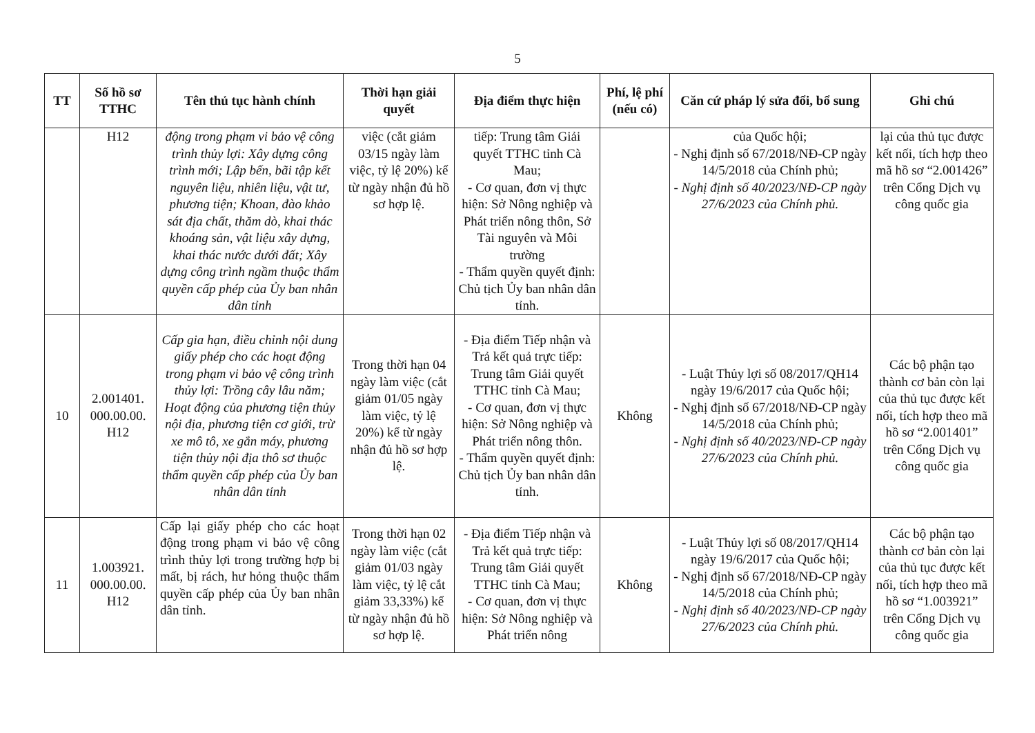5
| TT | Số hồ sơ TTHC | Tên thủ tục hành chính | Thời hạn giải quyết | Địa điểm thực hiện | Phí, lệ phí (nếu có) | Căn cứ pháp lý sửa đổi, bổ sung | Ghi chú |
| --- | --- | --- | --- | --- | --- | --- | --- |
| | H12 | động trong phạm vi bảo vệ công trình thủy lợi: Xây dựng công trình mới; Lập bến, bãi tập kết nguyên liệu, nhiên liệu, vật tư, phương tiện; Khoan, đào khảo sát địa chất, thăm dò, khai thác khoáng sản, vật liệu xây dựng, khai thác nước dưới đất; Xây dựng công trình ngầm thuộc thẩm quyền cấp phép của Ủy ban nhân dân tỉnh | việc (cắt giảm 03/15 ngày làm việc, tỷ lệ 20%) kể từ ngày nhận đủ hồ sơ hợp lệ. | tiếp: Trung tâm Giải quyết TTHC tỉnh Cà Mau; - Cơ quan, đơn vị thực hiện: Sở Nông nghiệp và Phát triển nông thôn, Sở Tài nguyên và Môi trường - Thẩm quyền quyết định: Chủ tịch Ủy ban nhân dân tỉnh. | | của Quốc hội; - Nghị định số 67/2018/NĐ-CP ngày 14/5/2018 của Chính phủ; - Nghị định số 40/2023/NĐ-CP ngày 27/6/2023 của Chính phủ. | lại của thủ tục được kết nối, tích hợp theo mã hồ sơ “2.001426” trên Cổng Dịch vụ công quốc gia |
| 10 | 2.001401. 000.00.00. H12 | Cấp gia hạn, điều chỉnh nội dung giấy phép cho các hoạt động trong phạm vi bảo vệ công trình thủy lợi: Trồng cây lâu năm; Hoạt động của phương tiện thủy nội địa, phương tiện cơ giới, trừ xe mô tô, xe gắn máy, phương tiện thủy nội địa thô sơ thuộc thẩm quyền cấp phép của Ủy ban nhân dân tỉnh | Trong thời hạn 04 ngày làm việc (cắt giảm 01/05 ngày làm việc, tỷ lệ 20%) kể từ ngày nhận đủ hồ sơ hợp lệ. | - Địa điểm Tiếp nhận và Trả kết quả trực tiếp: Trung tâm Giải quyết TTHC tỉnh Cà Mau; - Cơ quan, đơn vị thực hiện: Sở Nông nghiệp và Phát triển nông thôn. - Thẩm quyền quyết định: Chủ tịch Ủy ban nhân dân tỉnh. | Không | - Luật Thủy lợi số 08/2017/QH14 ngày 19/6/2017 của Quốc hội; - Nghị định số 67/2018/NĐ-CP ngày 14/5/2018 của Chính phủ; - Nghị định số 40/2023/NĐ-CP ngày 27/6/2023 của Chính phủ. | Các bộ phận tạo thành cơ bản còn lại của thủ tục được kết nối, tích hợp theo mã hồ sơ “2.001401” trên Cổng Dịch vụ công quốc gia |
| 11 | 1.003921. 000.00.00. H12 | Cấp lại giấy phép cho các hoạt động trong phạm vi bảo vệ công trình thủy lợi trong trường hợp bị mất, bị rách, hư hỏng thuộc thẩm quyền cấp phép của Ủy ban nhân dân tỉnh. | Trong thời hạn 02 ngày làm việc (cắt giảm 01/03 ngày làm việc, tỷ lệ cắt giảm 33,33%) kể từ ngày nhận đủ hồ sơ hợp lệ. | - Địa điểm Tiếp nhận và Trả kết quả trực tiếp: Trung tâm Giải quyết TTHC tỉnh Cà Mau; - Cơ quan, đơn vị thực hiện: Sở Nông nghiệp và Phát triển nông | Không | - Luật Thủy lợi số 08/2017/QH14 ngày 19/6/2017 của Quốc hội; - Nghị định số 67/2018/NĐ-CP ngày 14/5/2018 của Chính phủ; - Nghị định số 40/2023/NĐ-CP ngày 27/6/2023 của Chính phủ. | Các bộ phận tạo thành cơ bản còn lại của thủ tục được kết nối, tích hợp theo mã hồ sơ “1.003921” trên Cổng Dịch vụ công quốc gia |